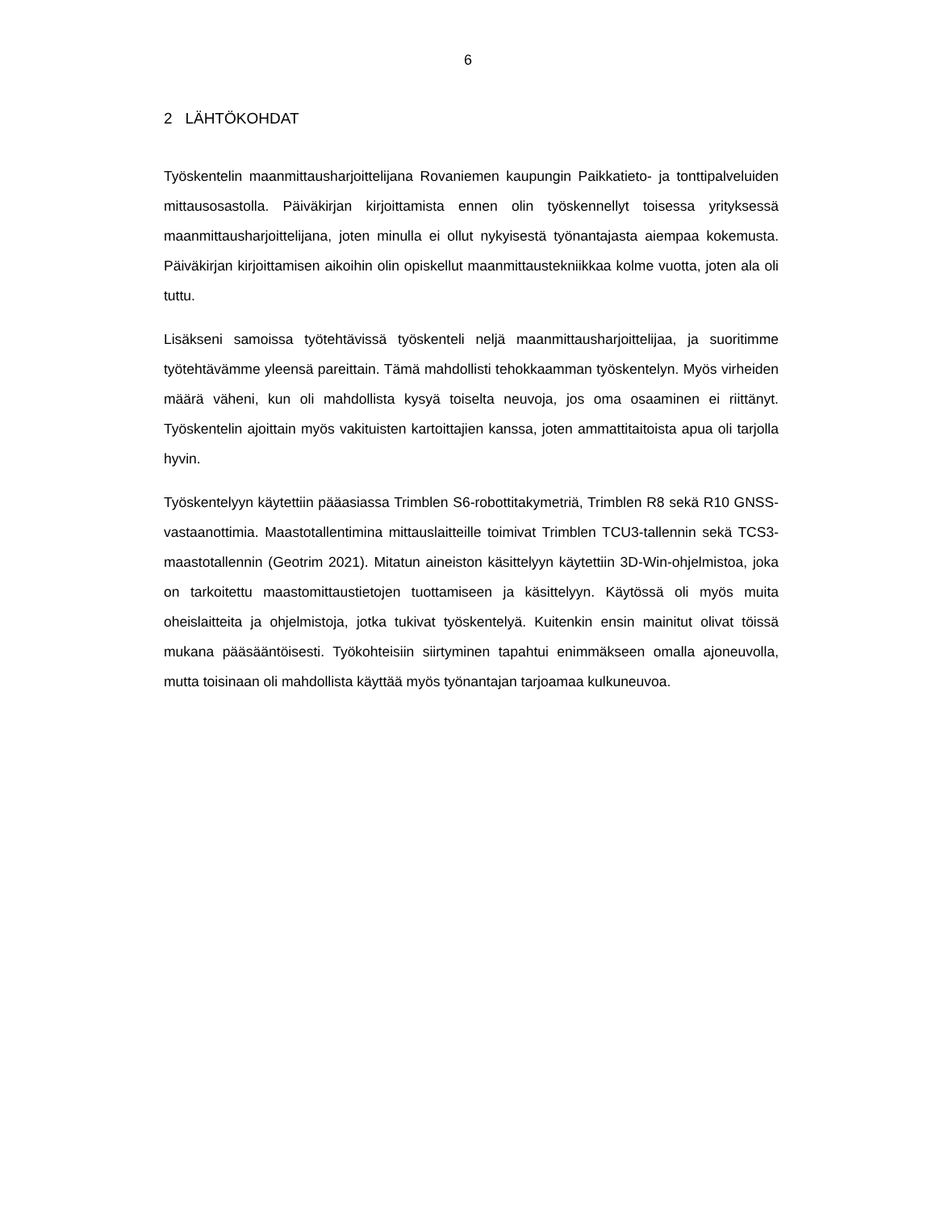6
2 LÄHTÖKOHDAT
Työskentelin maanmittausharjoittelijana Rovaniemen kaupungin Paikkatieto- ja tonttipalveluiden mittausosastolla. Päiväkirjan kirjoittamista ennen olin työskennellyt toisessa yrityksessä maanmittausharjoittelijana, joten minulla ei ollut nykyisestä työnantajasta aiempaa kokemusta. Päiväkirjan kirjoittamisen aikoihin olin opiskellut maanmittaustekniikkaa kolme vuotta, joten ala oli tuttu.
Lisäkseni samoissa työtehtävissä työskenteli neljä maanmittausharjoittelijaa, ja suoritimme työtehtävämme yleensä pareittain. Tämä mahdollisti tehokkaamman työskentelyn. Myös virheiden määrä väheni, kun oli mahdollista kysyä toiselta neuvoja, jos oma osaaminen ei riittänyt. Työskentelin ajoittain myös vakituisten kartoittajien kanssa, joten ammattitaitoista apua oli tarjolla hyvin.
Työskentelyyn käytettiin pääasiassa Trimblen S6-robottitakymetriä, Trimblen R8 sekä R10 GNSS-vastaanottimia. Maastotallentimina mittauslaitteille toimivat Trimblen TCU3-tallennin sekä TCS3-maastotallennin (Geotrim 2021). Mitatun aineiston käsittelyyn käytettiin 3D-Win-ohjelmistoa, joka on tarkoitettu maastomittaustietojen tuottamiseen ja käsittelyyn. Käytössä oli myös muita oheislaitteita ja ohjelmistoja, jotka tukivat työskentelyä. Kuitenkin ensin mainitut olivat töissä mukana pääsääntöisesti. Työkohteisiin siirtyminen tapahtui enimmäkseen omalla ajoneuvolla, mutta toisinaan oli mahdollista käyttää myös työnantajan tarjoamaa kulkuneuvoa.